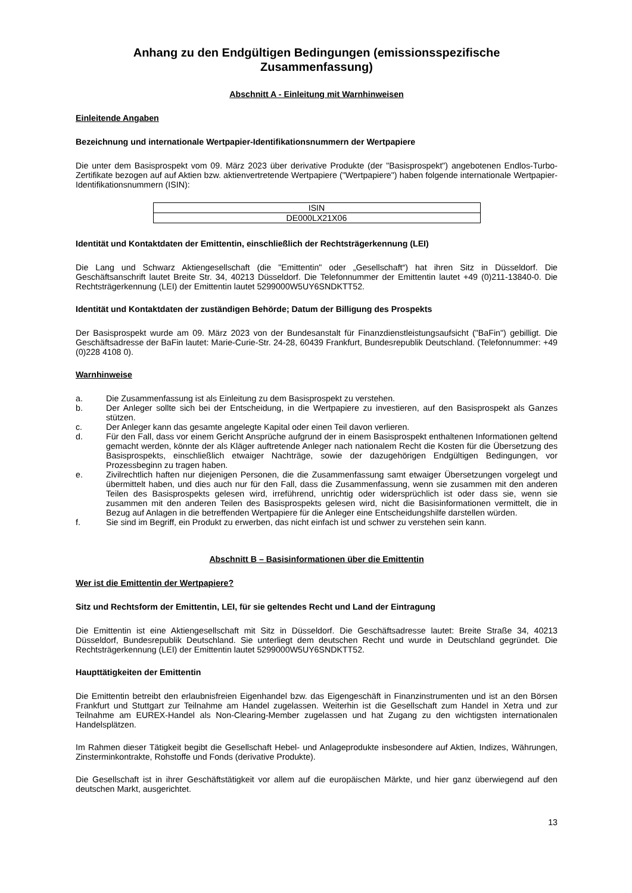Anhang zu den Endgültigen Bedingungen (emissionsspezifische Zusammenfassung)
Abschnitt A - Einleitung mit Warnhinweisen
Einleitende Angaben
Bezeichnung und internationale Wertpapier-Identifikationsnummern der Wertpapiere
Die unter dem Basisprospekt vom 09. März 2023 über derivative Produkte (der "Basisprospekt") angebotenen Endlos-Turbo-Zertifikate bezogen auf auf Aktien bzw. aktienvertretende Wertpapiere ("Wertpapiere") haben folgende internationale Wertpapier-Identifikationsnummern (ISIN):
| ISIN |
| DE000LX21X06 |
Identität und Kontaktdaten der Emittentin, einschließlich der Rechtsträgerkennung (LEI)
Die Lang und Schwarz Aktiengesellschaft (die "Emittentin" oder „Gesellschaft“) hat ihren Sitz in Düsseldorf. Die Geschäftsanschrift lautet Breite Str. 34, 40213 Düsseldorf. Die Telefonnummer der Emittentin lautet +49 (0)211-13840-0. Die Rechtsträgerkennung (LEI) der Emittentin lautet 5299000W5UY6SNDKTT52.
Identität und Kontaktdaten der zuständigen Behörde; Datum der Billigung des Prospekts
Der Basisprospekt wurde am 09. März 2023 von der Bundesanstalt für Finanzdienstleistungsaufsicht ("BaFin") gebilligt. Die Geschäftsadresse der BaFin lautet: Marie-Curie-Str. 24-28, 60439 Frankfurt, Bundesrepublik Deutschland. (Telefonnummer: +49 (0)228 4108 0).
Warnhinweise
a. Die Zusammenfassung ist als Einleitung zu dem Basisprospekt zu verstehen.
b. Der Anleger sollte sich bei der Entscheidung, in die Wertpapiere zu investieren, auf den Basisprospekt als Ganzes stützen.
c. Der Anleger kann das gesamte angelegte Kapital oder einen Teil davon verlieren.
d. Für den Fall, dass vor einem Gericht Ansprüche aufgrund der in einem Basisprospekt enthaltenen Informationen geltend gemacht werden, könnte der als Kläger auftretende Anleger nach nationalem Recht die Kosten für die Übersetzung des Basisprospekts, einschließlich etwaiger Nachträge, sowie der dazugehörigen Endgültigen Bedingungen, vor Prozessbeginn zu tragen haben.
e. Zivilrechtlich haften nur diejenigen Personen, die die Zusammenfassung samt etwaiger Übersetzungen vorgelegt und übermittelt haben, und dies auch nur für den Fall, dass die Zusammenfassung, wenn sie zusammen mit den anderen Teilen des Basisprospekts gelesen wird, irreführend, unrichtig oder widersprüchlich ist oder dass sie, wenn sie zusammen mit den anderen Teilen des Basisprospekts gelesen wird, nicht die Basisinformationen vermittelt, die in Bezug auf Anlagen in die betreffenden Wertpapiere für die Anleger eine Entscheidungshilfe darstellen würden.
f. Sie sind im Begriff, ein Produkt zu erwerben, das nicht einfach ist und schwer zu verstehen sein kann.
Abschnitt B – Basisinformationen über die Emittentin
Wer ist die Emittentin der Wertpapiere?
Sitz und Rechtsform der Emittentin, LEI, für sie geltendes Recht und Land der Eintragung
Die Emittentin ist eine Aktiengesellschaft mit Sitz in Düsseldorf. Die Geschäftsadresse lautet: Breite Straße 34, 40213 Düsseldorf, Bundesrepublik Deutschland. Sie unterliegt dem deutschen Recht und wurde in Deutschland gegründet. Die Rechtsträgerkennung (LEI) der Emittentin lautet 5299000W5UY6SNDKTT52.
Haupttätigkeiten der Emittentin
Die Emittentin betreibt den erlaubnisfreien Eigenhandel bzw. das Eigengeschäft in Finanzinstrumenten und ist an den Börsen Frankfurt und Stuttgart zur Teilnahme am Handel zugelassen. Weiterhin ist die Gesellschaft zum Handel in Xetra und zur Teilnahme am EUREX-Handel als Non-Clearing-Member zugelassen und hat Zugang zu den wichtigsten internationalen Handelsplätzen.
Im Rahmen dieser Tätigkeit begibt die Gesellschaft Hebel- und Anlageprodukte insbesondere auf Aktien, Indizes, Währungen, Zinsterminkontrakte, Rohstoffe und Fonds (derivative Produkte).
Die Gesellschaft ist in ihrer Geschäftstätigkeit vor allem auf die europäischen Märkte, und hier ganz überwiegend auf den deutschen Markt, ausgerichtet.
13